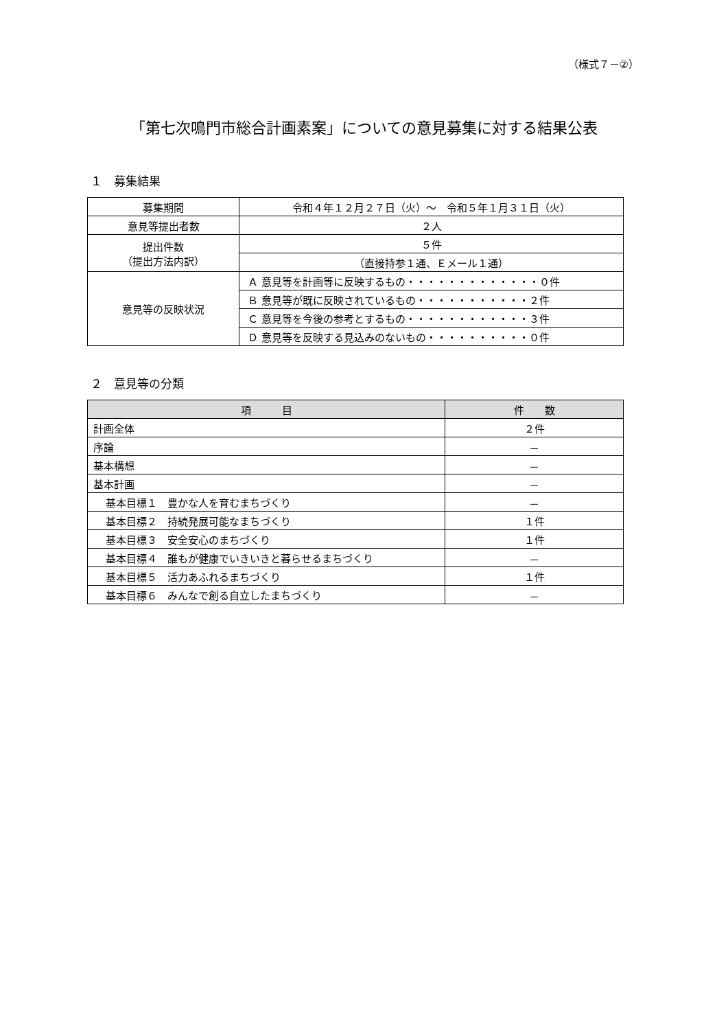（様式７－②）
「第七次鳴門市総合計画素案」についての意見募集に対する結果公表
１　募集結果
| 募集期間 | 令和４年１２月２７日（火）～ 令和５年１月３１日（火） |
| 意見等提出者数 | ２人 |
| 提出件数 （提出方法内訳） | ５件 |
| | （直接持参１通、Ｅメール１通） |
| 意見等の反映状況 | Ａ 意見等を計画等に反映するもの・・・・・・・・・・・・・０件 |
| | Ｂ 意見等が既に反映されているもの・・・・・・・・・・・２件 |
| | Ｃ 意見等を今後の参考とするもの・・・・・・・・・・・・３件 |
| | Ｄ 意見等を反映する見込みのないもの・・・・・・・・・・０件 |
２　意見等の分類
| 項 目 | 件 数 |
| --- | --- |
| 計画全体 | ２件 |
| 序論 | － |
| 基本構想 | － |
| 基本計画 | － |
| 基本目標１ 豊かな人を育むまちづくり | － |
| 基本目標２ 持続発展可能なまちづくり | １件 |
| 基本目標３ 安全安心のまちづくり | １件 |
| 基本目標４ 誰もが健康でいきいきと暮らせるまちづくり | － |
| 基本目標５ 活力あふれるまちづくり | １件 |
| 基本目標６ みんなで創る自立したまちづくり | － |